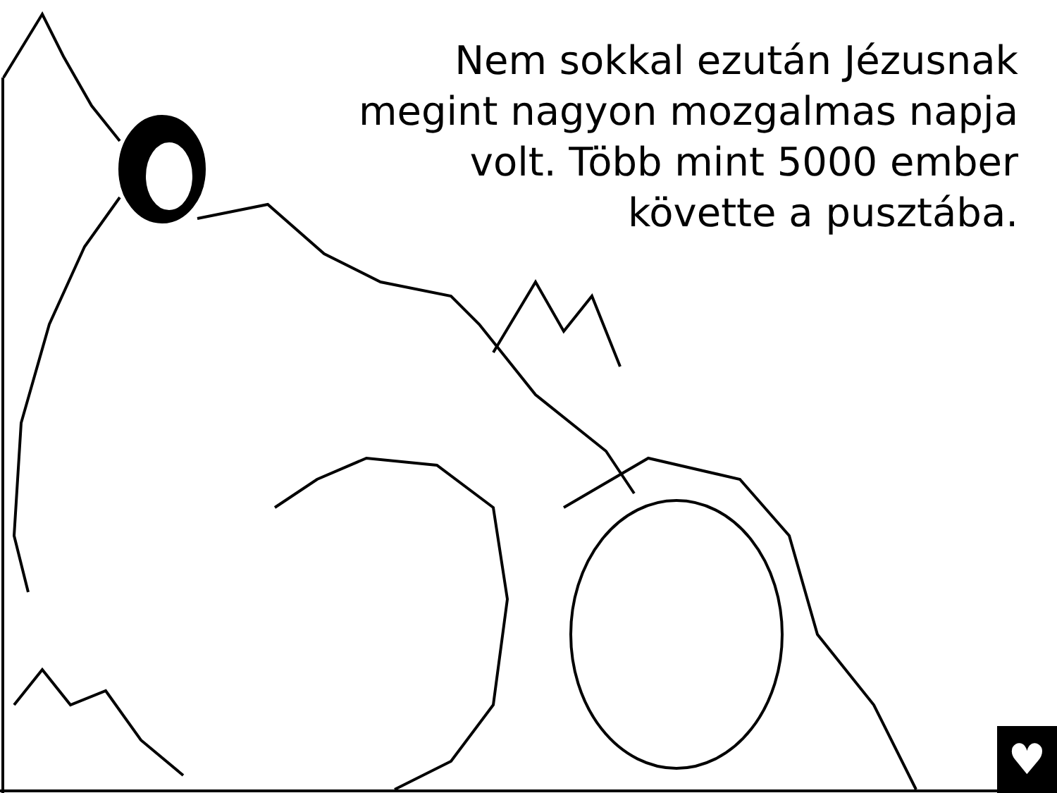Nem sokkal ezután Jézusnak
megint nagyon mozgalmas napja
volt. Több mint 5000 ember
követte a pusztába.
♥